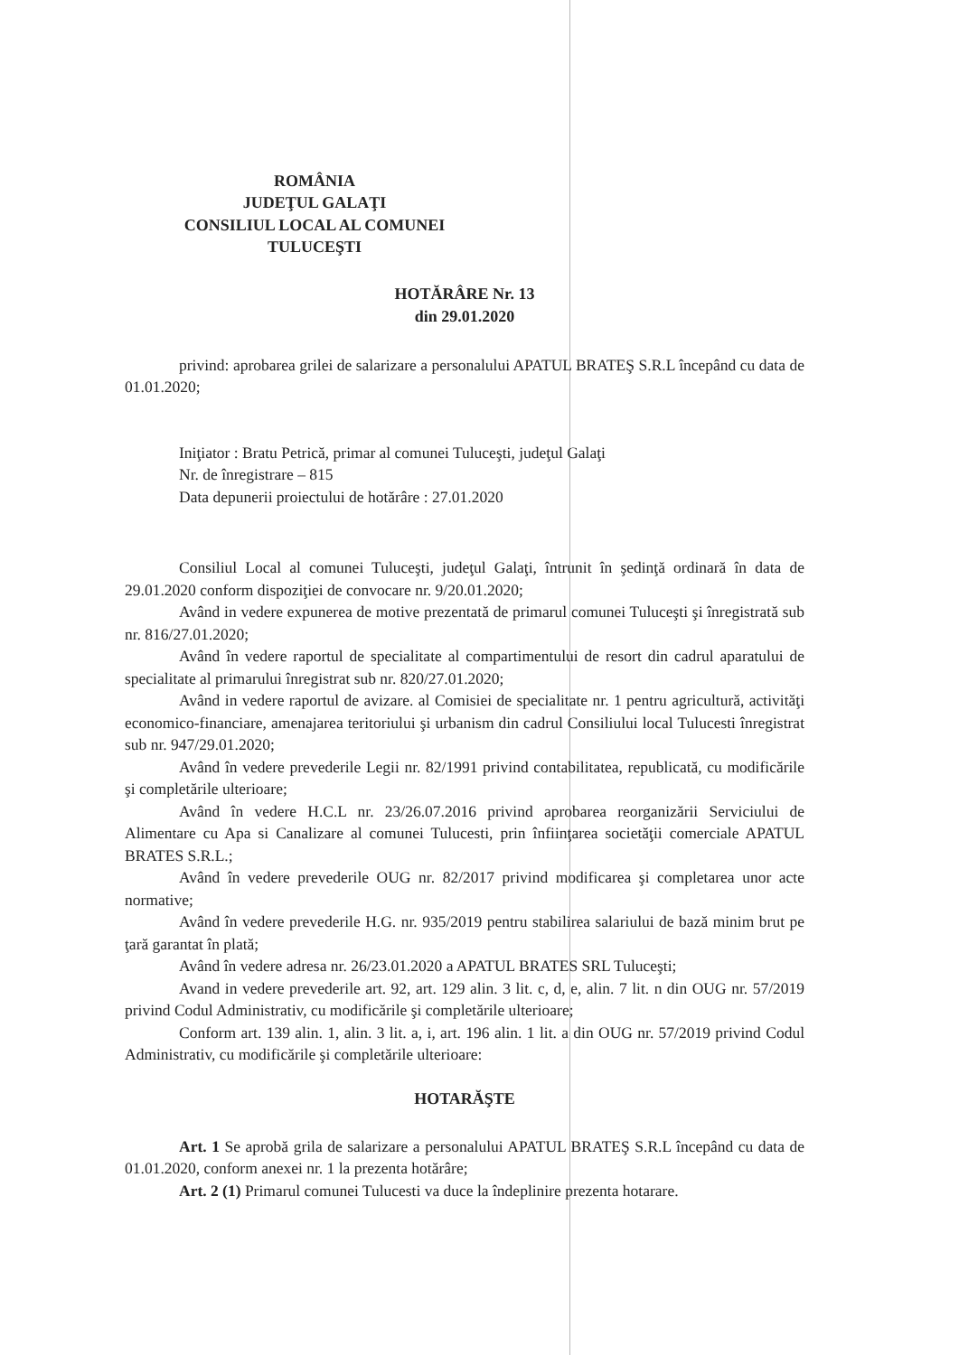ROMÂNIA
JUDEŢUL GALAŢI
CONSILIUL LOCAL AL COMUNEI
TULUCEŞTI
HOTĂRÂRE Nr. 13
din 29.01.2020
privind: aprobarea grilei de salarizare a personalului APATUL BRATEŞ S.R.L începând cu data de 01.01.2020;
Iniţiator : Bratu Petrică, primar al comunei Tuluceşti, judeţul Galaţi
Nr. de înregistrare – 815
Data depunerii proiectului de hotărâre : 27.01.2020
Consiliul Local al comunei Tuluceşti, judeţul Galaţi, întrunit în şedinţă ordinară în data de 29.01.2020 conform dispoziţiei de convocare nr. 9/20.01.2020;
Având in vedere expunerea de motive prezentată de primarul comunei Tuluceşti şi înregistrată sub nr. 816/27.01.2020;
Având în vedere raportul de specialitate al compartimentului de resort din cadrul aparatului de specialitate al primarului înregistrat sub nr. 820/27.01.2020;
Având in vedere raportul de avizare. al Comisiei de specialitate nr. 1 pentru agricultură, activităţi economico-financiare, amenajarea teritoriului şi urbanism din cadrul Consiliului local Tulucesti înregistrat sub nr. 947/29.01.2020;
Având în vedere prevederile Legii nr. 82/1991 privind contabilitatea, republicată, cu modificările şi completările ulterioare;
Având în vedere H.C.L nr. 23/26.07.2016 privind aprobarea reorganizării Serviciului de Alimentare cu Apa si Canalizare al comunei Tulucesti, prin înfiinţarea societăţii comerciale APATUL BRATES S.R.L.;
Având în vedere prevederile OUG nr. 82/2017 privind modificarea şi completarea unor acte normative;
Având în vedere prevederile H.G. nr. 935/2019 pentru stabilirea salariului de bază minim brut pe ţară garantat în plată;
Având în vedere adresa nr. 26/23.01.2020 a APATUL BRATES SRL Tuluceşti;
Avand in vedere prevederile art. 92, art. 129 alin. 3 lit. c, d, e, alin. 7 lit. n din OUG nr. 57/2019 privind Codul Administrativ, cu modificările şi completările ulterioare;
Conform art. 139 alin. 1, alin. 3 lit. a, i, art. 196 alin. 1 lit. a din OUG nr. 57/2019 privind Codul Administrativ, cu modificările şi completările ulterioare:
HOTARĂŞTE
Art. 1 Se aprobă grila de salarizare a personalului APATUL BRATEŞ S.R.L începând cu data de 01.01.2020, conform anexei nr. 1 la prezenta hotărâre;
Art. 2 (1) Primarul comunei Tulucesti va duce la îndeplinire prezenta hotarare.